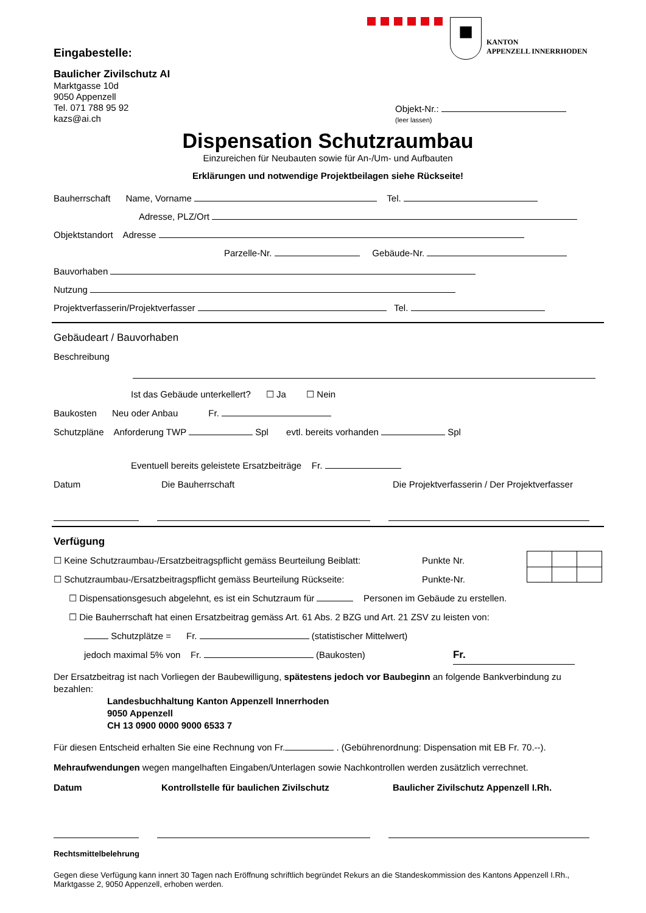■
KANTON
APPENZELL INNERRHODEN
Eingabestelle:
Baulicher Zivilschutz AI
Marktgasse 10d
9050 Appenzell
Tel. 071 788 95 92
kazs@ai.ch
Objekt-Nr.:
(leer lassen)
Dispensation Schutzraumbau
Einzureichen für Neubauten sowie für An-/Um- und Aufbauten
Erklärungen und notwendige Projektbeilagen siehe Rückseite!
Bauherrschaft Name, Vorname Tel.
Adresse, PLZ/Ort
Objektstandort Adresse
Parzelle-Nr. Gebäude-Nr.
Bauvorhaben
Nutzung
Projektverfasserin/Projektverfasser Tel.
Gebäudeart / Bauvorhaben
Beschreibung
Ist das Gebäude unterkellert? ☐ Ja ☐ Nein
Baukosten Neu oder Anbau Fr.
Schutzpläne Anforderung TWP Spl evtl. bereits vorhanden Spl
Eventuell bereits geleistete Ersatzbeiträge Fr.
Datum Die Bauherrschaft Die Projektverfasserin / Der Projektverfasser
Verfügung
☐ Keine Schutzraumbau-/Ersatzbeitragspflicht gemäss Beurteilung Beiblatt:
☐ Schutzraumbau-/Ersatzbeitragspflicht gemäss Beurteilung Rückseite:
Punkte Nr.
Punkte-Nr.
☐ Dispensationsgesuch abgelehnt, es ist ein Schutzraum für Personen im Gebäude zu erstellen.
☐ Die Bauherrschaft hat einen Ersatzbeitrag gemäss Art. 61 Abs. 2 BZG und Art. 21 ZSV zu leisten von:
Schutzplätze = Fr. (statistischer Mittelwert)
jedoch maximal 5% von Fr. (Baukosten) Fr.
Der Ersatzbeitrag ist nach Vorliegen der Baubewilligung, spätestens jedoch vor Baubeginn an folgende Bankverbindung zu bezahlen:
Landesbuchhaltung Kanton Appenzell Innerrhoden
9050 Appenzell
CH 13 0900 0000 9000 6533 7
Für diesen Entscheid erhalten Sie eine Rechnung von Fr. . (Gebührenordnung: Dispensation mit EB Fr. 70.--).
Mehraufwendungen wegen mangelhaften Eingaben/Unterlagen sowie Nachkontrollen werden zusätzlich verrechnet.
Datum Kontrollstelle für baulichen Zivilschutz Baulicher Zivilschutz Appenzell I.Rh.
Rechtsmittelbelehrung
Gegen diese Verfügung kann innert 30 Tagen nach Eröffnung schriftlich begründet Rekurs an die Standeskommission des Kantons Appenzell I.Rh., Marktgasse 2, 9050 Appenzell, erhoben werden.